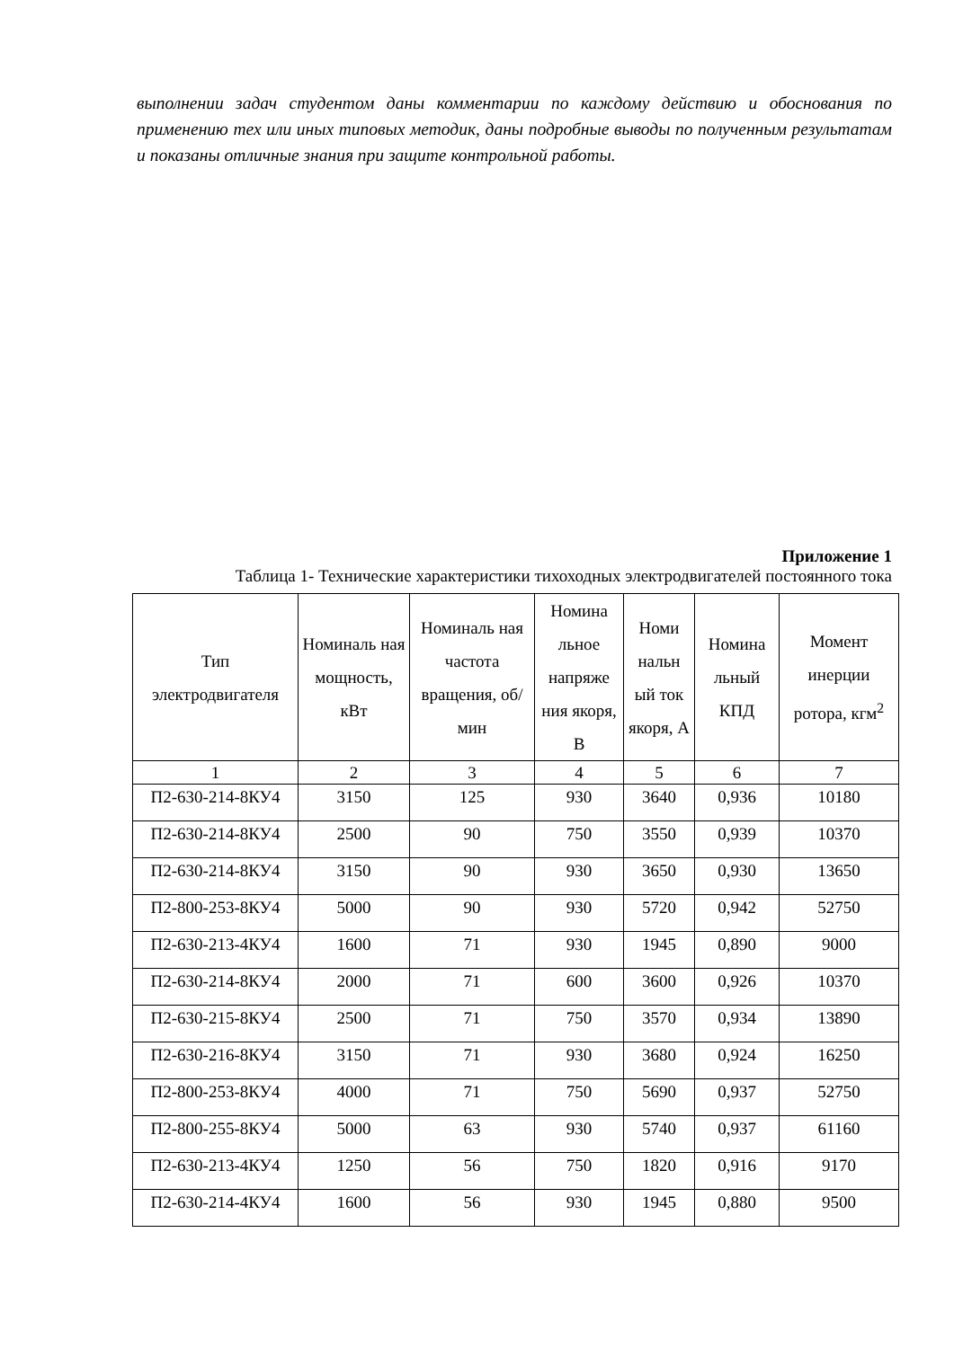выполнении задач студентом даны комментарии по каждому действию и обоснования по применению тех или иных типовых методик, даны подробные выводы по полученным результатам и показаны отличные знания при защите контрольной работы.
Приложение 1
Таблица 1- Технические характеристики тихоходных электродвигателей постоянного тока
| Тип электродвигателя | Номиналь ная мощность, кВт | Номиналь ная частота вращения, об/мин | Номина льное напряже ния якоря, В | Номи нальн ый ток якоря, А | Номина льный КПД | Момент инерции ротора, кгм<sup>2</sup> |
| --- | --- | --- | --- | --- | --- | --- |
| 1 | 2 | 3 | 4 | 5 | 6 | 7 |
| П2-630-214-8КУ4 | 3150 | 125 | 930 | 3640 | 0,936 | 10180 |
| П2-630-214-8КУ4 | 2500 | 90 | 750 | 3550 | 0,939 | 10370 |
| П2-630-214-8КУ4 | 3150 | 90 | 930 | 3650 | 0,930 | 13650 |
| П2-800-253-8КУ4 | 5000 | 90 | 930 | 5720 | 0,942 | 52750 |
| П2-630-213-4КУ4 | 1600 | 71 | 930 | 1945 | 0,890 | 9000 |
| П2-630-214-8КУ4 | 2000 | 71 | 600 | 3600 | 0,926 | 10370 |
| П2-630-215-8КУ4 | 2500 | 71 | 750 | 3570 | 0,934 | 13890 |
| П2-630-216-8КУ4 | 3150 | 71 | 930 | 3680 | 0,924 | 16250 |
| П2-800-253-8КУ4 | 4000 | 71 | 750 | 5690 | 0,937 | 52750 |
| П2-800-255-8КУ4 | 5000 | 63 | 930 | 5740 | 0,937 | 61160 |
| П2-630-213-4КУ4 | 1250 | 56 | 750 | 1820 | 0,916 | 9170 |
| П2-630-214-4КУ4 | 1600 | 56 | 930 | 1945 | 0,880 | 9500 |